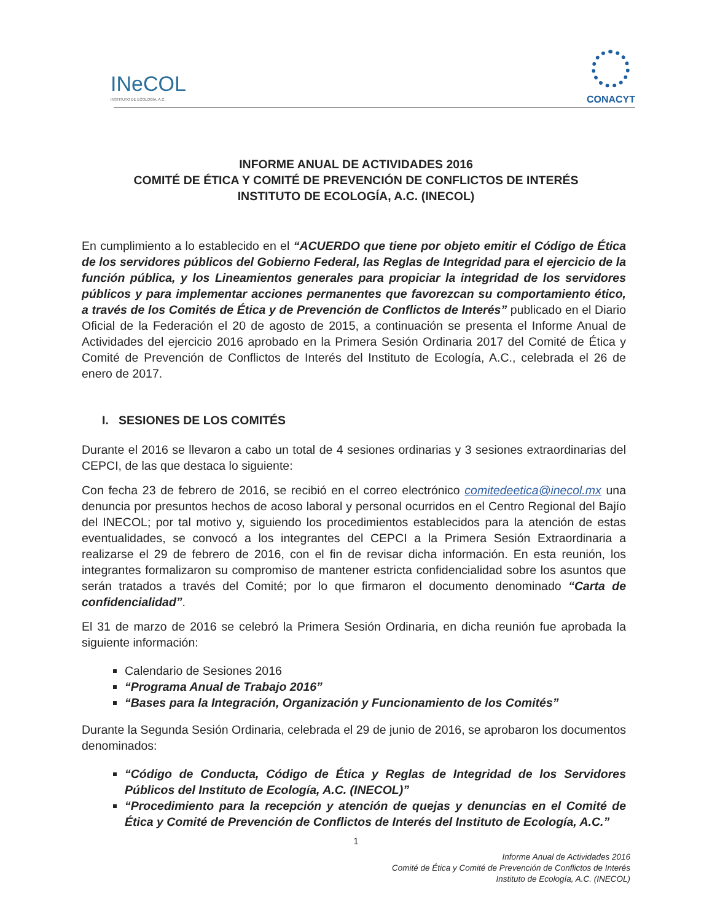INeCOL
INSTITUTO DE ECOLOGÍA, A.C.
CONACYT
INFORME ANUAL DE ACTIVIDADES 2016
COMITÉ DE ÉTICA Y COMITÉ DE PREVENCIÓN DE CONFLICTOS DE INTERÉS
INSTITUTO DE ECOLOGÍA, A.C. (INECOL)
En cumplimiento a lo establecido en el “ACUERDO que tiene por objeto emitir el Código de Ética de los servidores públicos del Gobierno Federal, las Reglas de Integridad para el ejercicio de la función pública, y los Lineamientos generales para propiciar la integridad de los servidores públicos y para implementar acciones permanentes que favorezcan su comportamiento ético, a través de los Comités de Ética y de Prevención de Conflictos de Interés” publicado en el Diario Oficial de la Federación el 20 de agosto de 2015, a continuación se presenta el Informe Anual de Actividades del ejercicio 2016 aprobado en la Primera Sesión Ordinaria 2017 del Comité de Ética y Comité de Prevención de Conflictos de Interés del Instituto de Ecología, A.C., celebrada el 26 de enero de 2017.
I. SESIONES DE LOS COMITÉS
Durante el 2016 se llevaron a cabo un total de 4 sesiones ordinarias y 3 sesiones extraordinarias del CEPCI, de las que destaca lo siguiente:
Con fecha 23 de febrero de 2016, se recibió en el correo electrónico comitedeetica@inecol.mx una denuncia por presuntos hechos de acoso laboral y personal ocurridos en el Centro Regional del Bajío del INECOL; por tal motivo y, siguiendo los procedimientos establecidos para la atención de estas eventualidades, se convocó a los integrantes del CEPCI a la Primera Sesión Extraordinaria a realizarse el 29 de febrero de 2016, con el fin de revisar dicha información. En esta reunión, los integrantes formalizaron su compromiso de mantener estricta confidencialidad sobre los asuntos que serán tratados a través del Comité; por lo que firmaron el documento denominado “Carta de confidencialidad”.
El 31 de marzo de 2016 se celebró la Primera Sesión Ordinaria, en dicha reunión fue aprobada la siguiente información:
Calendario de Sesiones 2016
“Programa Anual de Trabajo 2016”
“Bases para la Integración, Organización y Funcionamiento de los Comités”
Durante la Segunda Sesión Ordinaria, celebrada el 29 de junio de 2016, se aprobaron los documentos denominados:
“Código de Conducta, Código de Ética y Reglas de Integridad de los Servidores Públicos del Instituto de Ecología, A.C. (INECOL)”
“Procedimiento para la recepción y atención de quejas y denuncias en el Comité de Ética y Comité de Prevención de Conflictos de Interés del Instituto de Ecología, A.C.”
1
Informe Anual de Actividades 2016
Comité de Ética y Comité de Prevención de Conflictos de Interés
Instituto de Ecología, A.C. (INECOL)